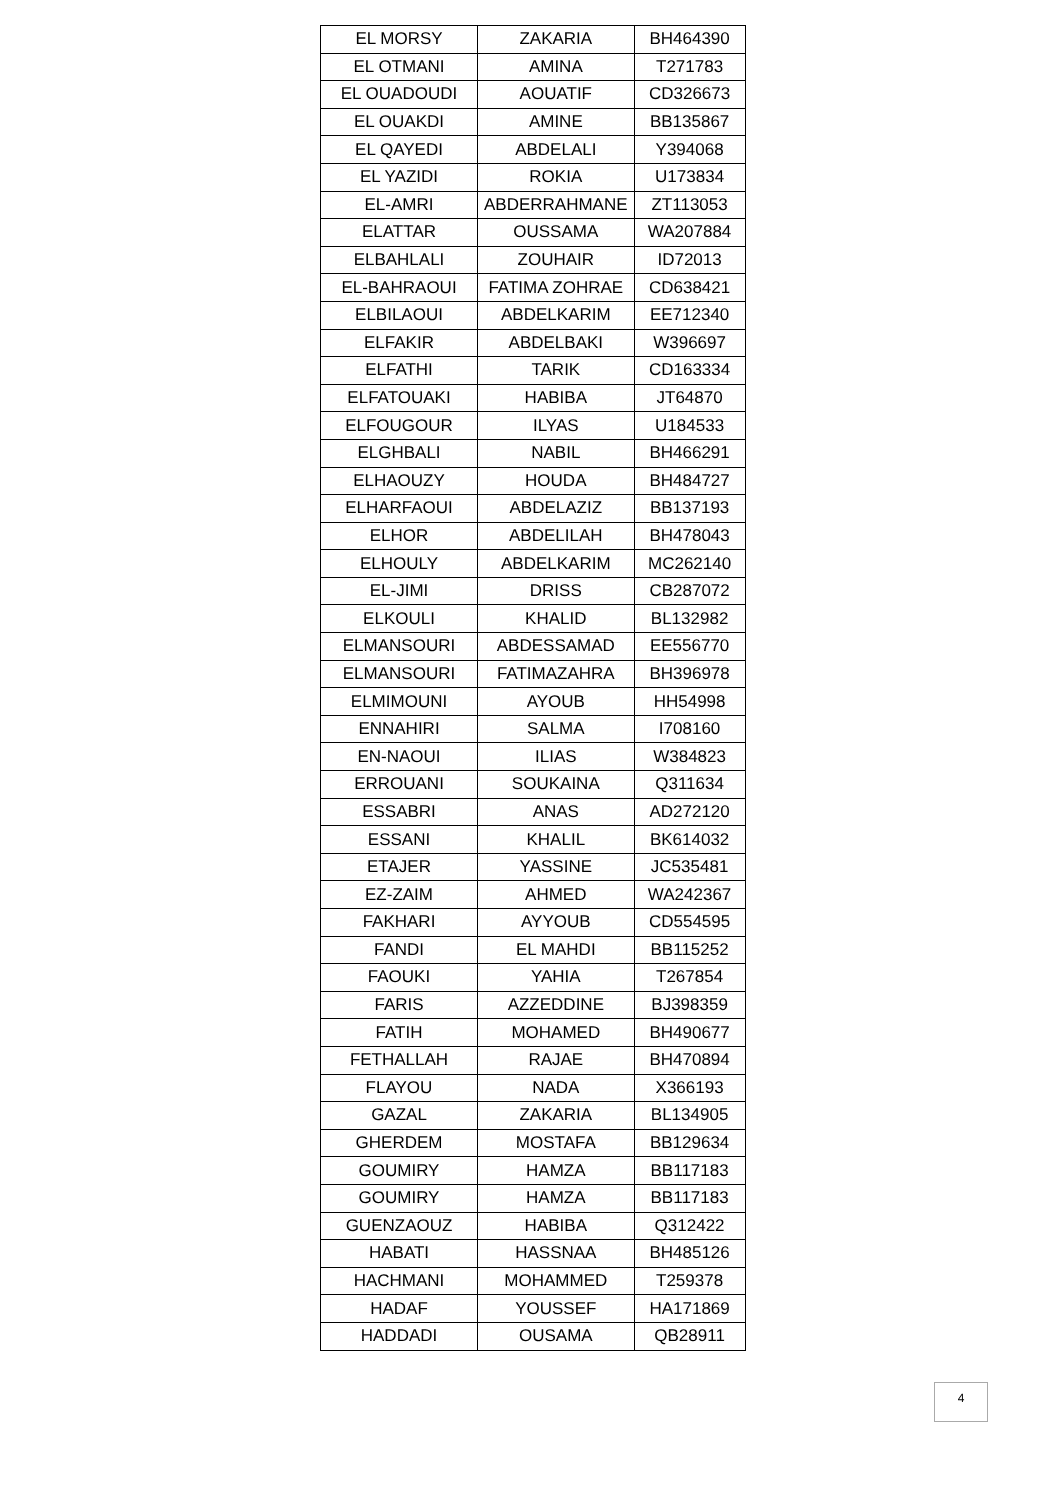| EL MORSY | ZAKARIA | BH464390 |
| EL OTMANI | AMINA | T271783 |
| EL OUADOUDI | AOUATIF | CD326673 |
| EL OUAKDI | AMINE | BB135867 |
| EL QAYEDI | ABDELALI | Y394068 |
| EL YAZIDI | ROKIA | U173834 |
| EL-AMRI | ABDERRAHMANE | ZT113053 |
| ELATTAR | OUSSAMA | WA207884 |
| ELBAHLALI | ZOUHAIR | ID72013 |
| EL-BAHRAOUI | FATIMA ZOHRAE | CD638421 |
| ELBILAOUI | ABDELKARIM | EE712340 |
| ELFAKIR | ABDELBAKI | W396697 |
| ELFATHI | TARIK | CD163334 |
| ELFATOUAKI | HABIBA | JT64870 |
| ELFOUGOUR | ILYAS | U184533 |
| ELGHBALI | NABIL | BH466291 |
| ELHAOUZY | HOUDA | BH484727 |
| ELHARFAOUI | ABDELAZIZ | BB137193 |
| ELHOR | ABDELILAH | BH478043 |
| ELHOULY | ABDELKARIM | MC262140 |
| EL-JIMI | DRISS | CB287072 |
| ELKOULI | KHALID | BL132982 |
| ELMANSOURI | ABDESSAMAD | EE556770 |
| ELMANSOURI | FATIMAZAHRA | BH396978 |
| ELMIMOUNI | AYOUB | HH54998 |
| ENNAHIRI | SALMA | I708160 |
| EN-NAOUI | ILIAS | W384823 |
| ERROUANI | SOUKAINA | Q311634 |
| ESSABRI | ANAS | AD272120 |
| ESSANI | KHALIL | BK614032 |
| ETAJER | YASSINE | JC535481 |
| EZ-ZAIM | AHMED | WA242367 |
| FAKHARI | AYYOUB | CD554595 |
| FANDI | EL MAHDI | BB115252 |
| FAOUKI | YAHIA | T267854 |
| FARIS | AZZEDDINE | BJ398359 |
| FATIH | MOHAMED | BH490677 |
| FETHALLAH | RAJAE | BH470894 |
| FLAYOU | NADA | X366193 |
| GAZAL | ZAKARIA | BL134905 |
| GHERDEM | MOSTAFA | BB129634 |
| GOUMIRY | HAMZA | BB117183 |
| GOUMIRY | HAMZA | BB117183 |
| GUENZAOUZ | HABIBA | Q312422 |
| HABATI | HASSNAA | BH485126 |
| HACHMANI | MOHAMMED | T259378 |
| HADAF | YOUSSEF | HA171869 |
| HADDADI | OUSAMA | QB28911 |
4